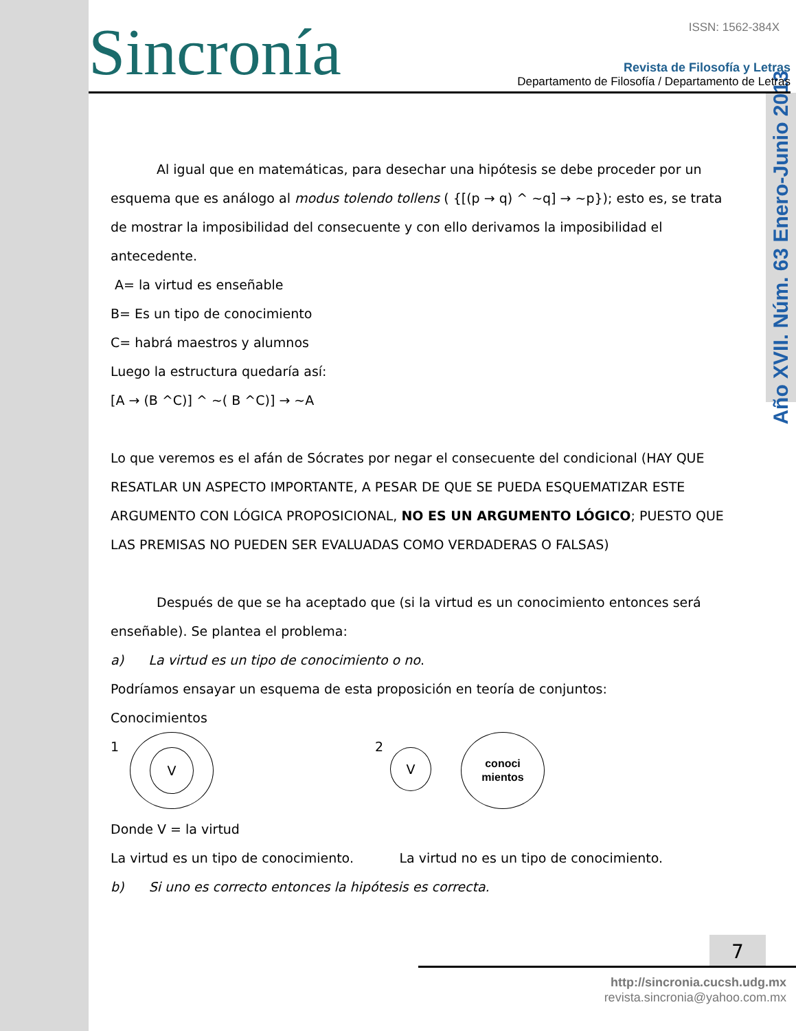Año XVII. Núm. 63 Enero-Junio 2013
Sincronía ISSN: 1562-384X
Revista de Filosofía y Letras
Departamento de Filosofía / Departamento de Letras
Al igual que en matemáticas, para desechar una hipótesis se debe proceder por un esquema que es análogo al modus tolendo tollens ( {[(p → q) ^ ~q] → ~p}); esto es, se trata de mostrar la imposibilidad del consecuente y con ello derivamos la imposibilidad el antecedente.
A= la virtud es enseñable
B= Es un tipo de conocimiento
C= habrá maestros y alumnos
Luego la estructura quedaría así:
[A → (B ^C)] ^ ~( B ^C)] → ~A
Lo que veremos es el afán de Sócrates por negar el consecuente del condicional (HAY QUE RESATLAR UN ASPECTO IMPORTANTE, A PESAR DE QUE SE PUEDA ESQUEMATIZAR ESTE ARGUMENTO CON LÓGICA PROPOSICIONAL, NO ES UN ARGUMENTO LÓGICO; PUESTO QUE LAS PREMISAS NO PUEDEN SER EVALUADAS COMO VERDADERAS O FALSAS)
Después de que se ha aceptado que (si la virtud es un conocimiento entonces será enseñable). Se plantea el problema:
a) La virtud es un tipo de conocimiento o no.
Podríamos ensayar un esquema de esta proposición en teoría de conjuntos:
Conocimientos
1 V 2
V
conoci
mientos
Donde V = la virtud
La virtud es un tipo de conocimiento. La virtud no es un tipo de conocimiento.
b) Si uno es correcto entonces la hipótesis es correcta.
7
http://sincronia.cucsh.udg.mx
revista.sincronia@yahoo.com.mx